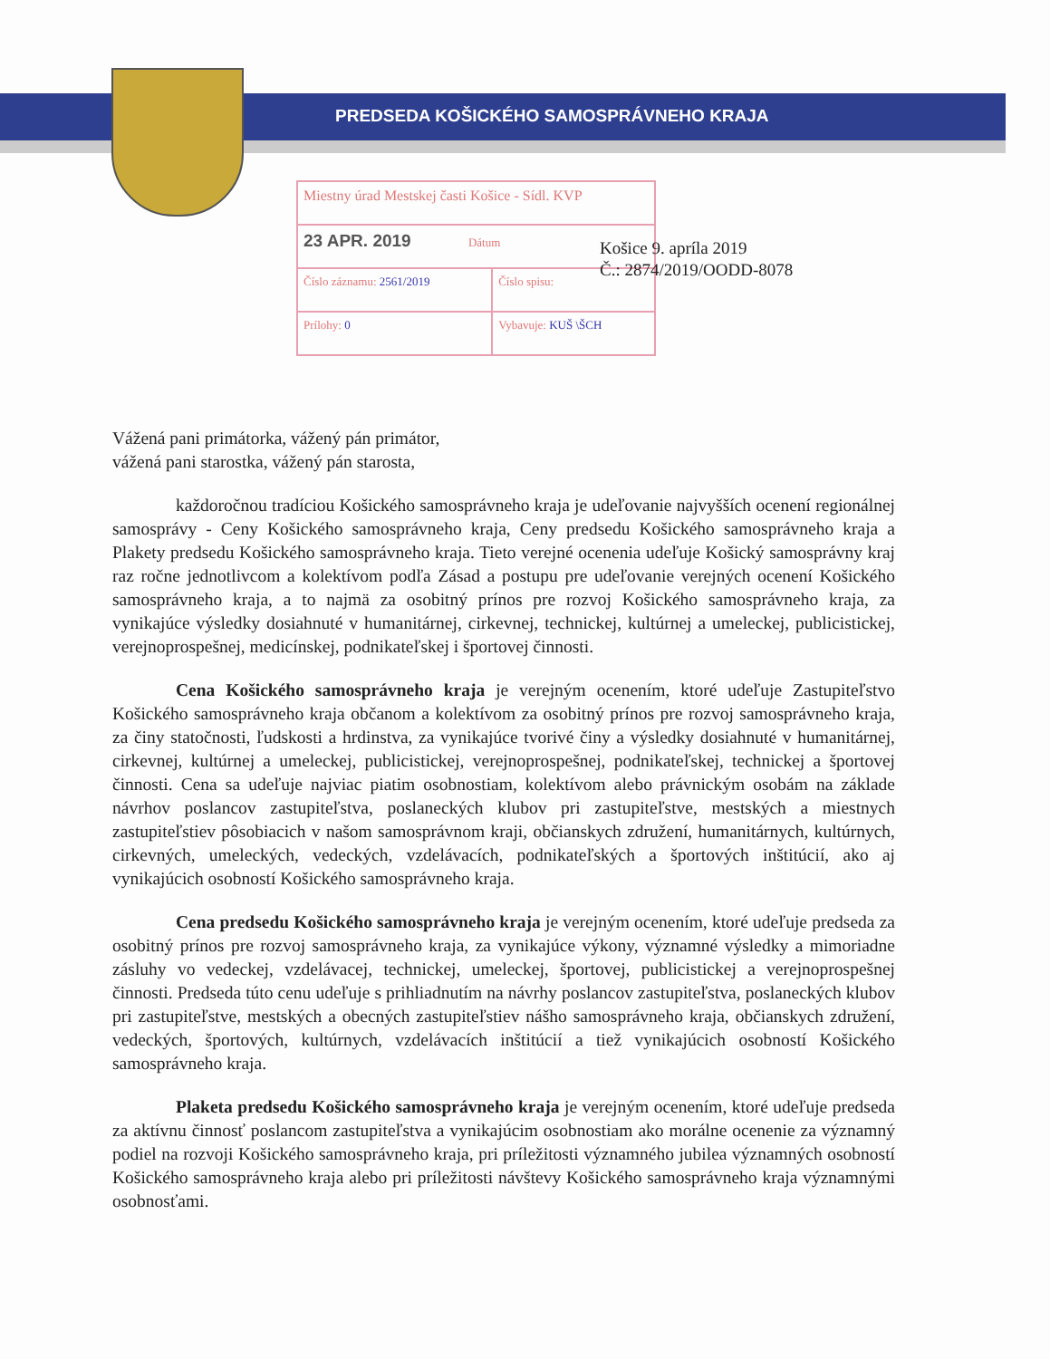PREDSEDA KOŠICKÉHO SAMOSPRÁVNEHO KRAJA
| Miestny úrad Mestskej časti Košice - Sídl. KVP | |
| 23 APR. 2019 Dátum | |
| Číslo záznamu: 2561/2019 | Číslo spisu: |
| Prílohy: 0 | Vybavuje: KUŠ \ŠCH |
Košice 9. apríla 2019
Č.: 2874/2019/OODD-8078
Vážená pani primátorka, vážený pán primátor,
vážená pani starostka, vážený pán starosta,
každoročnou tradíciou Košického samosprávneho kraja je udeľovanie najvyšších ocenení regionálnej samosprávy - Ceny Košického samosprávneho kraja, Ceny predsedu Košického samosprávneho kraja a Plakety predsedu Košického samosprávneho kraja. Tieto verejné ocenenia udeľuje Košický samosprávny kraj raz ročne jednotlivcom a kolektívom podľa Zásad a postupu pre udeľovanie verejných ocenení Košického samosprávneho kraja, a to najmä za osobitný prínos pre rozvoj Košického samosprávneho kraja, za vynikajúce výsledky dosiahnuté v humanitárnej, cirkevnej, technickej, kultúrnej a umeleckej, publicistickej, verejnoprospešnej, medicínskej, podnikateľskej i športovej činnosti.
Cena Košického samosprávneho kraja je verejným ocenením, ktoré udeľuje Zastupiteľstvo Košického samosprávneho kraja občanom a kolektívom za osobitný prínos pre rozvoj samosprávneho kraja, za činy statočnosti, ľudskosti a hrdinstva, za vynikajúce tvorivé činy a výsledky dosiahnuté v humanitárnej, cirkevnej, kultúrnej a umeleckej, publicistickej, verejnoprospešnej, podnikateľskej, technickej a športovej činnosti. Cena sa udeľuje najviac piatim osobnostiam, kolektívom alebo právnickým osobám na základe návrhov poslancov zastupiteľstva, poslaneckých klubov pri zastupiteľstve, mestských a miestnych zastupiteľstiev pôsobiacich v našom samosprávnom kraji, občianskych združení, humanitárnych, kultúrnych, cirkevných, umeleckých, vedeckých, vzdelávacích, podnikateľských a športových inštitúcií, ako aj vynikajúcich osobností Košického samosprávneho kraja.
Cena predsedu Košického samosprávneho kraja je verejným ocenením, ktoré udeľuje predseda za osobitný prínos pre rozvoj samosprávneho kraja, za vynikajúce výkony, významné výsledky a mimoriadne zásluhy vo vedeckej, vzdelávacej, technickej, umeleckej, športovej, publicistickej a verejnoprospešnej činnosti. Predseda túto cenu udeľuje s prihliadnutím na návrhy poslancov zastupiteľstva, poslaneckých klubov pri zastupiteľstve, mestských a obecných zastupiteľstiev nášho samosprávneho kraja, občianskych združení, vedeckých, športových, kultúrnych, vzdelávacích inštitúcií a tiež vynikajúcich osobností Košického samosprávneho kraja.
Plaketa predsedu Košického samosprávneho kraja je verejným ocenením, ktoré udeľuje predseda za aktívnu činnosť poslancom zastupiteľstva a vynikajúcim osobnostiam ako morálne ocenenie za významný podiel na rozvoji Košického samosprávneho kraja, pri príležitosti významného jubilea významných osobností Košického samosprávneho kraja alebo pri príležitosti návštevy Košického samosprávneho kraja významnými osobnosťami.